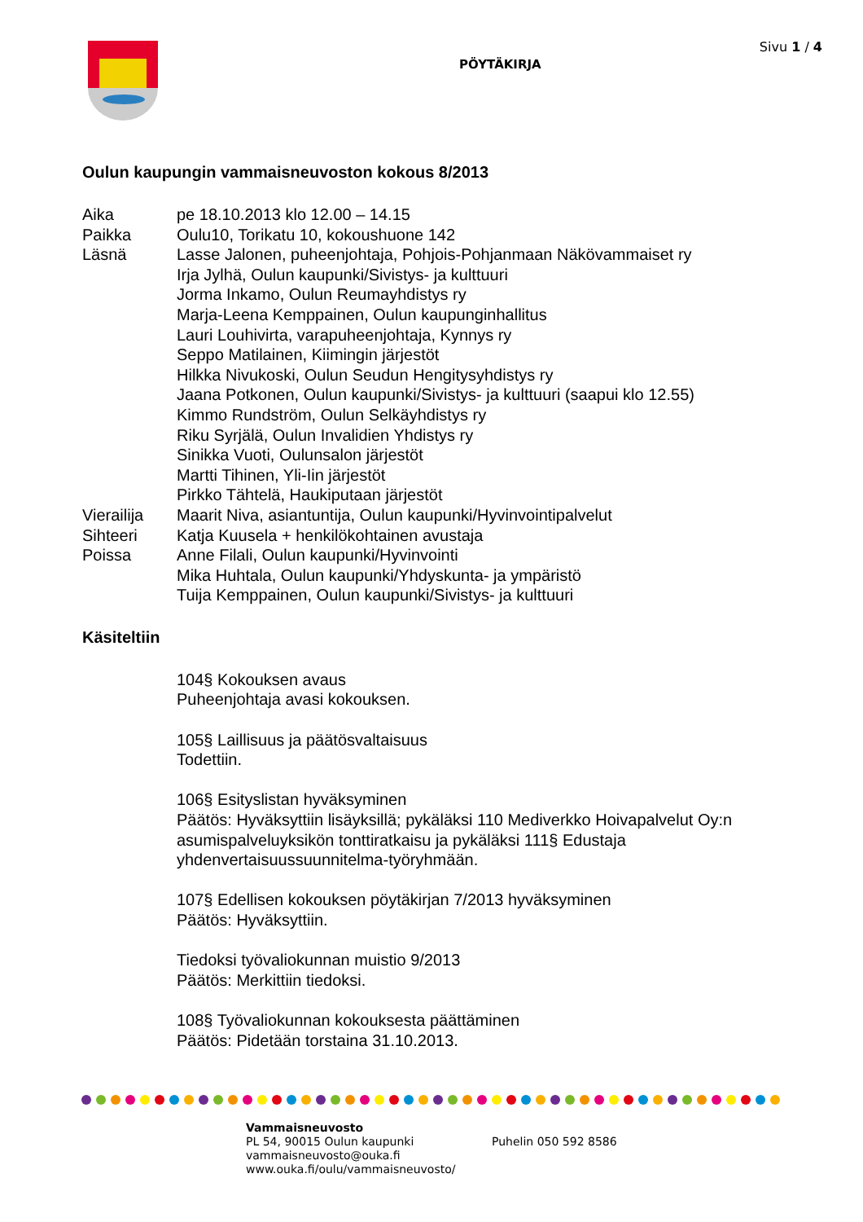PÖYTÄKIRJA
Sivu 1 / 4
Oulun kaupungin vammaisneuvoston kokous 8/2013
Aika pe 18.10.2013 klo 12.00 – 14.15
Paikka Oulu10, Torikatu 10, kokoushuone 142
Läsnä Lasse Jalonen, puheenjohtaja, Pohjois-Pohjanmaan Näkövammaiset ry
Irja Jylhä, Oulun kaupunki/Sivistys- ja kulttuuri
Jorma Inkamo, Oulun Reumayhdistys ry
Marja-Leena Kemppainen, Oulun kaupunginhallitus
Lauri Louhivirta, varapuheenjohtaja, Kynnys ry
Seppo Matilainen, Kiimingin järjestöt
Hilkka Nivukoski, Oulun Seudun Hengitysyhdistys ry
Jaana Potkonen, Oulun kaupunki/Sivistys- ja kulttuuri (saapui klo 12.55)
Kimmo Rundström, Oulun Selkäyhdistys ry
Riku Syrjälä, Oulun Invalidien Yhdistys ry
Sinikka Vuoti, Oulunsalon järjestöt
Martti Tihinen, Yli-Iin järjestöt
Pirkko Tähtelä, Haukiputaan järjestöt
Vierailija
Maarit Niva, asiantuntija, Oulun kaupunki/Hyvinvointipalvelut
Sihteeri Katja Kuusela + henkilökohtainen avustaja
Poissa Anne Filali, Oulun kaupunki/Hyvinvointi
Mika Huhtala, Oulun kaupunki/Yhdyskunta- ja ympäristö
Tuija Kemppainen, Oulun kaupunki/Sivistys- ja kulttuuri
Käsiteltiin
104§ Kokouksen avaus
Puheenjohtaja avasi kokouksen.
105§ Laillisuus ja päätösvaltaisuus
Todettiin.
106§ Esityslistan hyväksyminen
Päätös: Hyväksyttiin lisäyksillä; pykäläksi 110 Mediverkko Hoivapalvelut Oy:n asumispalveluyksikön tonttiratkaisu ja pykäläksi 111§ Edustaja yhdenvertaisuussuunnitelma-työryhmään.
107§ Edellisen kokouksen pöytäkirjan 7/2013 hyväksyminen
Päätös: Hyväksyttiin.
Tiedoksi työvaliokunnan muistio 9/2013
Päätös: Merkittiin tiedoksi.
108§ Työvaliokunnan kokouksesta päättäminen
Päätös: Pidetään torstaina 31.10.2013.
Vammaisneuvosto
PL 54, 90015 Oulun kaupunki
vammaisneuvosto@ouka.fi
www.ouka.fi/oulu/vammaisneuvosto/
Puhelin 050 592 8586